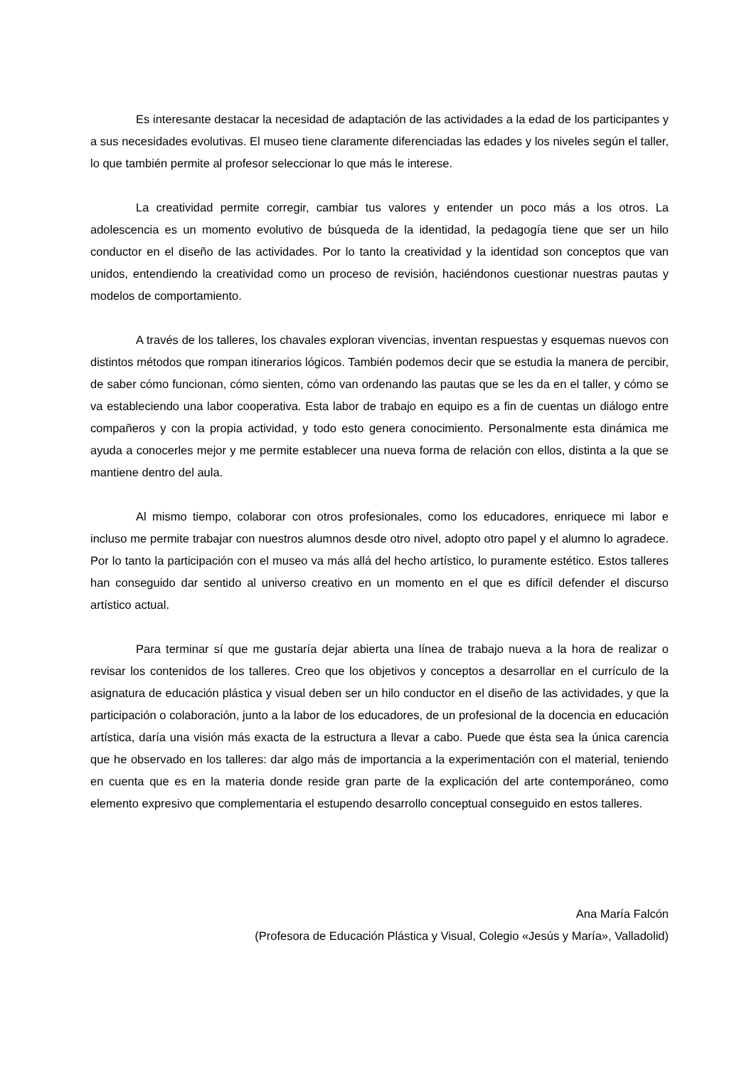Es interesante destacar la necesidad de adaptación de las actividades a la edad de los participantes y a sus necesidades evolutivas. El museo tiene claramente diferenciadas las edades y los niveles según el taller, lo que también permite al profesor seleccionar lo que más le interese.
La creatividad permite corregir, cambiar tus valores y entender un poco más a los otros. La adolescencia es un momento evolutivo de búsqueda de la identidad, la pedagogía tiene que ser un hilo conductor en el diseño de las actividades. Por lo tanto la creatividad y la identidad son conceptos que van unidos, entendiendo la creatividad como un proceso de revisión, haciéndonos cuestionar nuestras pautas y modelos de comportamiento.
A través de los talleres, los chavales exploran vivencias, inventan respuestas y esquemas nuevos con distintos métodos que rompan itinerarios lógicos. También podemos decir que se estudia la manera de percibir, de saber cómo funcionan, cómo sienten, cómo van ordenando las pautas que se les da en el taller, y cómo se va estableciendo una labor cooperativa. Esta labor de trabajo en equipo es a fin de cuentas un diálogo entre compañeros y con la propia actividad, y todo esto genera conocimiento. Personalmente esta dinámica me ayuda a conocerles mejor y me permite establecer una nueva forma de relación con ellos, distinta a la que se mantiene dentro del aula.
Al mismo tiempo, colaborar con otros profesionales, como los educadores, enriquece mi labor e incluso me permite trabajar con nuestros alumnos desde otro nivel, adopto otro papel y el alumno lo agradece. Por lo tanto la participación con el museo va más allá del hecho artístico, lo puramente estético. Estos talleres han conseguido dar sentido al universo creativo en un momento en el que es difícil defender el discurso artístico actual.
Para terminar sí que me gustaría dejar abierta una línea de trabajo nueva a la hora de realizar o revisar los contenidos de los talleres. Creo que los objetivos y conceptos a desarrollar en el currículo de la asignatura de educación plástica y visual deben ser un hilo conductor en el diseño de las actividades, y que la participación o colaboración, junto a la labor de los educadores, de un profesional de la docencia en educación artística, daría una visión más exacta de la estructura a llevar a cabo. Puede que ésta sea la única carencia que he observado en los talleres: dar algo más de importancia a la experimentación con el material, teniendo en cuenta que es en la materia donde reside gran parte de la explicación del arte contemporáneo, como elemento expresivo que complementaria el estupendo desarrollo conceptual conseguido en estos talleres.
Ana María Falcón
(Profesora de Educación Plástica y Visual, Colegio «Jesús y María», Valladolid)